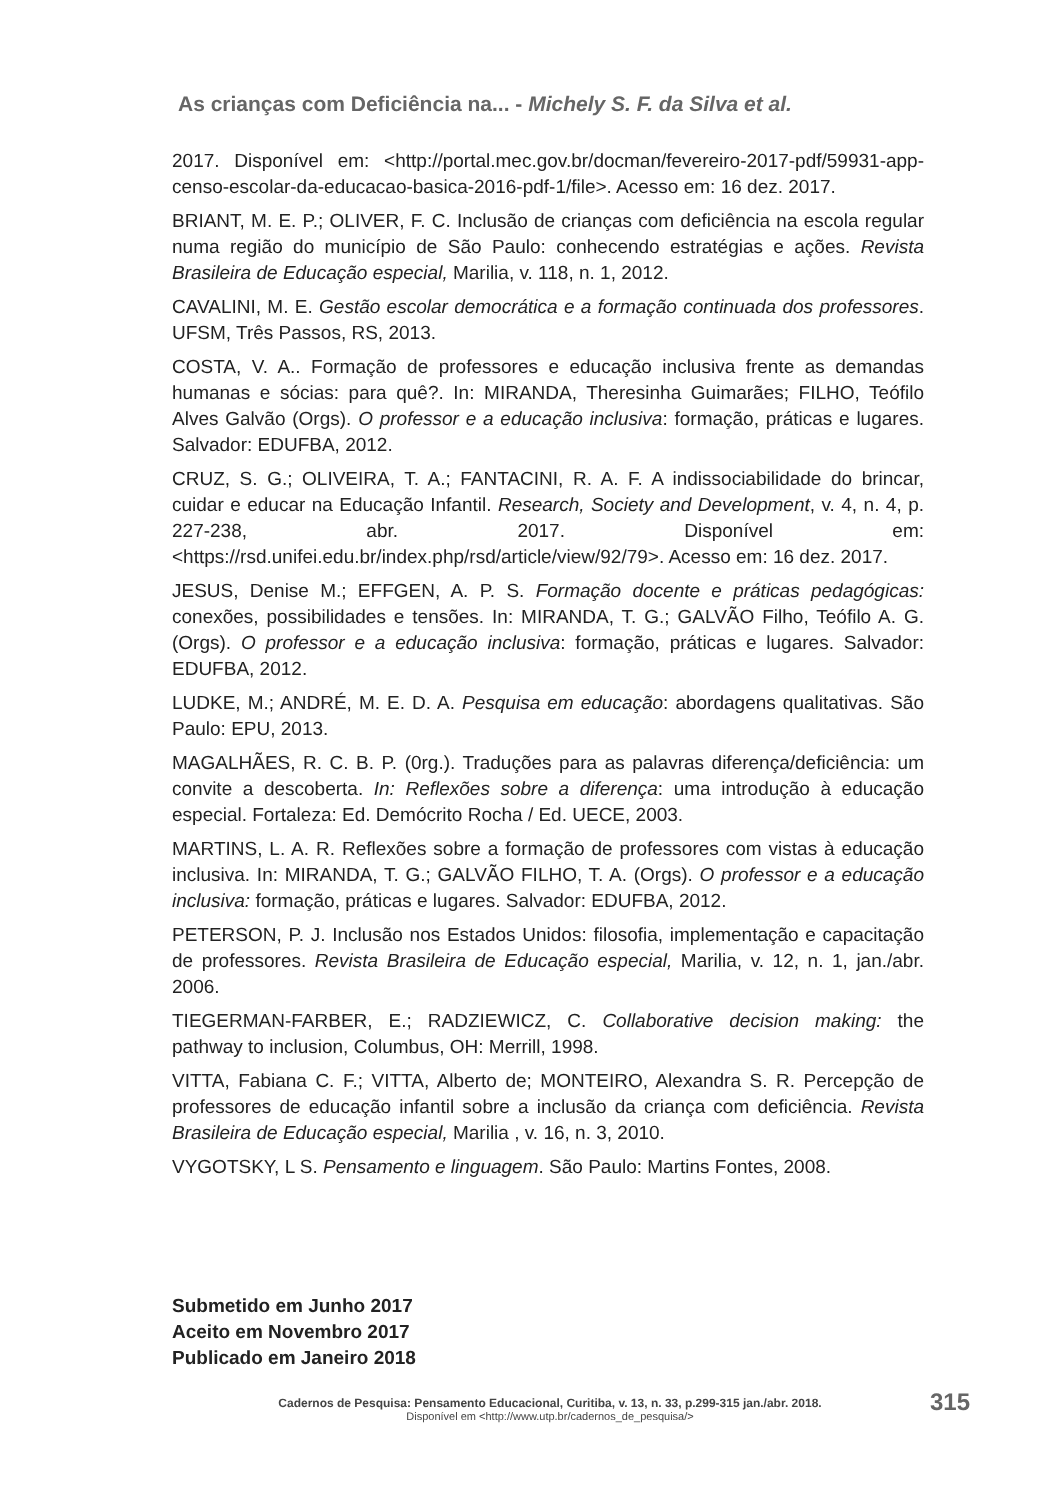As crianças com Deficiência na... - Michely S. F. da Silva et al.
2017. Disponível em: <http://portal.mec.gov.br/docman/fevereiro-2017-pdf/59931-app-censo-escolar-da-educacao-basica-2016-pdf-1/file>. Acesso em: 16 dez. 2017.
BRIANT, M. E. P.; OLIVER, F. C. Inclusão de crianças com deficiência na escola regular numa região do município de São Paulo: conhecendo estratégias e ações. Revista Brasileira de Educação especial, Marilia, v. 118, n. 1, 2012.
CAVALINI, M. E. Gestão escolar democrática e a formação continuada dos professores. UFSM, Três Passos, RS, 2013.
COSTA, V. A.. Formação de professores e educação inclusiva frente as demandas humanas e sócias: para quê?. In: MIRANDA, Theresinha Guimarães; FILHO, Teófilo Alves Galvão (Orgs). O professor e a educação inclusiva: formação, práticas e lugares. Salvador: EDUFBA, 2012.
CRUZ, S. G.; OLIVEIRA, T. A.; FANTACINI, R. A. F. A indissociabilidade do brincar, cuidar e educar na Educação Infantil. Research, Society and Development, v. 4, n. 4, p. 227-238, abr. 2017. Disponível em: <https://rsd.unifei.edu.br/index.php/rsd/article/view/92/79>. Acesso em: 16 dez. 2017.
JESUS, Denise M.; EFFGEN, A. P. S. Formação docente e práticas pedagógicas: conexões, possibilidades e tensões. In: MIRANDA, T. G.; GALVÃO Filho, Teófilo A. G. (Orgs). O professor e a educação inclusiva: formação, práticas e lugares. Salvador: EDUFBA, 2012.
LUDKE, M.; ANDRÉ, M. E. D. A. Pesquisa em educação: abordagens qualitativas. São Paulo: EPU, 2013.
MAGALHÃES, R. C. B. P. (0rg.). Traduções para as palavras diferença/deficiência: um convite a descoberta. In: Reflexões sobre a diferença: uma introdução à educação especial. Fortaleza: Ed. Demócrito Rocha / Ed. UECE, 2003.
MARTINS, L. A. R. Reflexões sobre a formação de professores com vistas à educação inclusiva. In: MIRANDA, T. G.; GALVÃO FILHO, T. A. (Orgs). O professor e a educação inclusiva: formação, práticas e lugares. Salvador: EDUFBA, 2012.
PETERSON, P. J. Inclusão nos Estados Unidos: filosofia, implementação e capacitação de professores. Revista Brasileira de Educação especial, Marilia, v. 12, n. 1, jan./abr. 2006.
TIEGERMAN-FARBER, E.; RADZIEWICZ, C. Collaborative decision making: the pathway to inclusion, Columbus, OH: Merrill, 1998.
VITTA, Fabiana C. F.; VITTA, Alberto de; MONTEIRO, Alexandra S. R. Percepção de professores de educação infantil sobre a inclusão da criança com deficiência. Revista Brasileira de Educação especial, Marilia , v. 16, n. 3, 2010.
VYGOTSKY, L S. Pensamento e linguagem. São Paulo: Martins Fontes, 2008.
Submetido em Junho 2017
Aceito em Novembro 2017
Publicado em Janeiro 2018
Cadernos de Pesquisa: Pensamento Educacional, Curitiba, v. 13, n. 33, p.299-315 jan./abr. 2018.
Disponível em <http://www.utp.br/cadernos_de_pesquisa/>
315